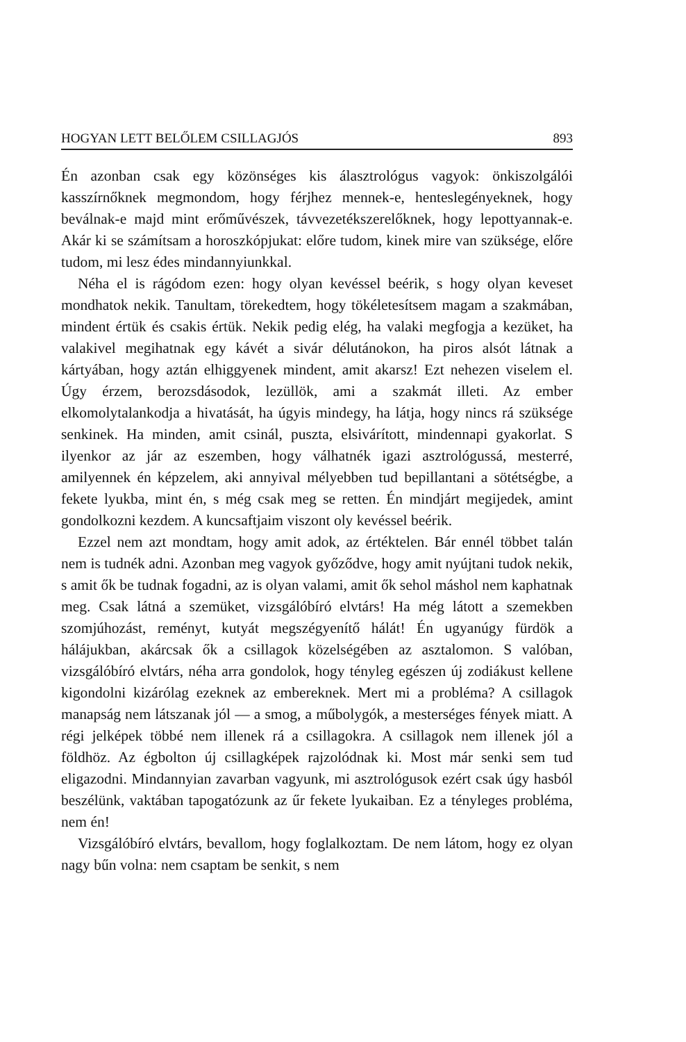HOGYAN LETT BELŐLEM CSILLAGJÓS 893
Én azonban csak egy közönséges kis álasztrológus vagyok: önkiszolgálói kasszírnőknek megmondom, hogy férjhez mennek-e, henteslegényeknek, hogy beválnak-e majd mint erőművészek, távvezetékszerelőknek, hogy lepottyannak-e. Akár ki se számítsam a horoszkópjukat: előre tudom, kinek mire van szüksége, előre tudom, mi lesz édes mindannyiunkkal.
Néha el is rágódom ezen: hogy olyan kevéssel beérik, s hogy olyan keveset mondhatok nekik. Tanultam, törekedtem, hogy tökéletesítsem magam a szakmában, mindent értük és csakis értük. Nekik pedig elég, ha valaki megfogja a kezüket, ha valakivel megihatnak egy kávét a sivár délutánokon, ha piros alsót látnak a kártyában, hogy aztán elhiggyenek mindent, amit akarsz! Ezt nehezen viselem el. Úgy érzem, berozsdásodok, lezüllök, ami a szakmát illeti. Az ember elkomolytalankodja a hivatását, ha úgyis mindegy, ha látja, hogy nincs rá szüksége senkinek. Ha minden, amit csinál, puszta, elsivárított, mindennapi gyakorlat. S ilyenkor az jár az eszemben, hogy válhatnék igazi asztrológussá, mesterré, amilyennek én képzelem, aki annyival mélyebben tud bepillantani a sötétségbe, a fekete lyukba, mint én, s még csak meg se retten. Én mindjárt megijedek, amint gondolkozni kezdem. A kuncsaftjaim viszont oly kevéssel beérik.
Ezzel nem azt mondtam, hogy amit adok, az értéktelen. Bár ennél többet talán nem is tudnék adni. Azonban meg vagyok győződve, hogy amit nyújtani tudok nekik, s amit ők be tudnak fogadni, az is olyan valami, amit ők sehol máshol nem kaphatnak meg. Csak látná a szemüket, vizsgálóbíró elvtárs! Ha még látott a szemekben szomjúhozást, reményt, kutyát megszégyenítő hálát! Én ugyanúgy fürdök a hálájukban, akárcsak ők a csillagok közelségében az asztalomon. S valóban, vizsgálóbíró elvtárs, néha arra gondolok, hogy tényleg egészen új zodiákust kellene kigondolni kizárólag ezeknek az embereknek. Mert mi a probléma? A csillagok manapság nem látszanak jól — a smog, a műbolygók, a mesterséges fények miatt. A régi jelképek többé nem illenek rá a csillagokra. A csillagok nem illenek jól a földhöz. Az égbolton új csillagképek rajzolódnak ki. Most már senki sem tud eligazodni. Mindannyian zavarban vagyunk, mi asztrológusok ezért csak úgy hasból beszélünk, vaktában tapogatózunk az űr fekete lyukaiban. Ez a tényleges probléma, nem én!
Vizsgálóbíró elvtárs, bevallom, hogy foglalkoztam. De nem látom, hogy ez olyan nagy bűn volna: nem csaptam be senkit, s nem